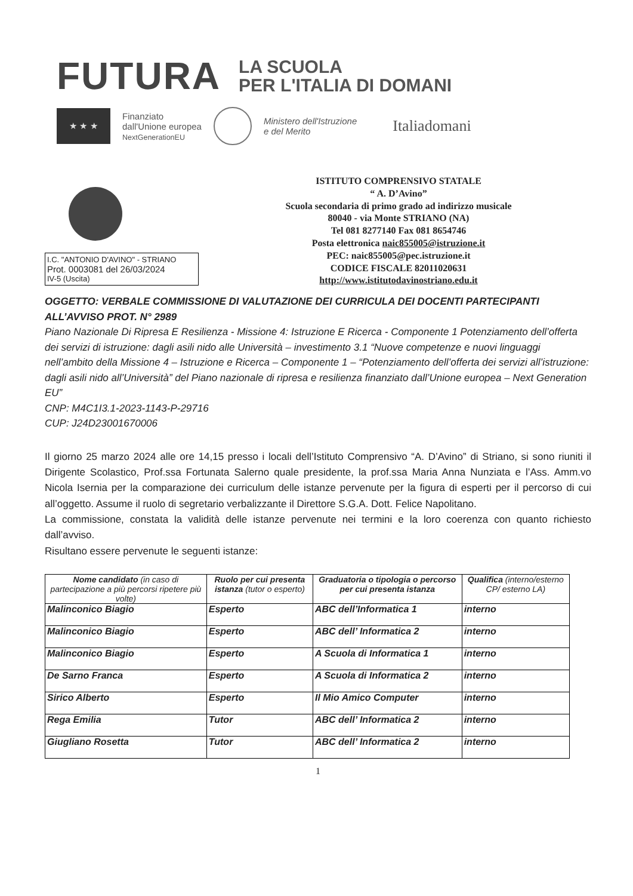FUTURA
LA SCUOLA
PER L'ITALIA DI DOMANI
★ ★ ★
Finanziato
dall'Unione europea
NextGenerationEU
Ministero dell'Istruzione
e del Merito
Italiadomani
I.C. "ANTONIO D'AVINO" - STRIANO
Prot. 0003081 del 26/03/2024
IV-5 (Uscita)
ISTITUTO COMPRENSIVO STATALE
“ A. D’Avino”
Scuola secondaria di primo grado ad indirizzo musicale
80040 - via Monte STRIANO (NA)
Tel 081 8277140 Fax 081 8654746
Posta elettronica naic855005@istruzione.it
PEC: naic855005@pec.istruzione.it
CODICE FISCALE 82011020631
http://www.istitutodavinostriano.edu.it
OGGETTO: VERBALE COMMISSIONE DI VALUTAZIONE DEI CURRICULA DEI DOCENTI PARTECIPANTI ALL’AVVISO PROT. N° 2989
Piano Nazionale Di Ripresa E Resilienza - Missione 4: Istruzione E Ricerca - Componente 1 Potenziamento dell’offerta dei servizi di istruzione: dagli asili nido alle Università – investimento 3.1 “Nuove competenze e nuovi linguaggi nell’ambito della Missione 4 – Istruzione e Ricerca – Componente 1 – “Potenziamento dell’offerta dei servizi all’istruzione: dagli asili nido all’Università” del Piano nazionale di ripresa e resilienza finanziato dall’Unione europea – Next Generation EU”
CNP: M4C1I3.1-2023-1143-P-29716
CUP: J24D23001670006
Il giorno 25 marzo 2024 alle ore 14,15 presso i locali dell’Istituto Comprensivo “A. D’Avino” di Striano, si sono riuniti il Dirigente Scolastico, Prof.ssa Fortunata Salerno quale presidente, la prof.ssa Maria Anna Nunziata e l’Ass. Amm.vo Nicola Isernia per la comparazione dei curriculum delle istanze pervenute per la figura di esperti per il percorso di cui all’oggetto. Assume il ruolo di segretario verbalizzante il Direttore S.G.A. Dott. Felice Napolitano.
La commissione, constata la validità delle istanze pervenute nei termini e la loro coerenza con quanto richiesto dall’avviso.
Risultano essere pervenute le seguenti istanze:
| Nome candidato (in caso di partecipazione a più percorsi ripetere più volte) | Ruolo per cui presenta istanza (tutor o esperto) | Graduatoria o tipologia o percorso per cui presenta istanza | Qualifica (interno/esterno CP/ esterno LA) |
| --- | --- | --- | --- |
| Malinconico Biagio | Esperto | ABC dell’Informatica 1 | interno |
| Malinconico Biagio | Esperto | ABC dell’ Informatica 2 | interno |
| Malinconico Biagio | Esperto | A Scuola di Informatica 1 | interno |
| De Sarno Franca | Esperto | A Scuola di Informatica 2 | interno |
| Sirico Alberto | Esperto | Il Mio Amico Computer | interno |
| Rega Emilia | Tutor | ABC dell’ Informatica 2 | interno |
| Giugliano Rosetta | Tutor | ABC dell’ Informatica 2 | interno |
1